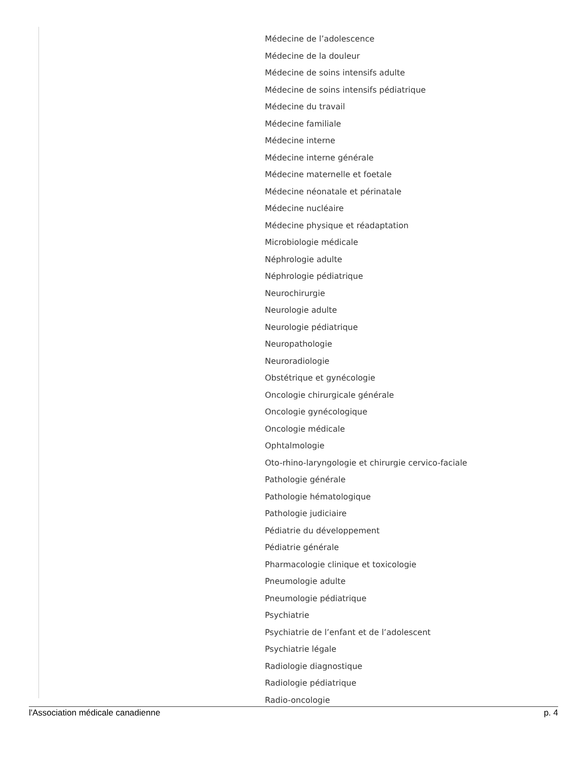Médecine de l’adolescence
Médecine de la douleur
Médecine de soins intensifs adulte
Médecine de soins intensifs pédiatrique
Médecine du travail
Médecine familiale
Médecine interne
Médecine interne générale
Médecine maternelle et foetale
Médecine néonatale et périnatale
Médecine nucléaire
Médecine physique et réadaptation
Microbiologie médicale
Néphrologie adulte
Néphrologie pédiatrique
Neurochirurgie
Neurologie adulte
Neurologie pédiatrique
Neuropathologie
Neuroradiologie
Obstétrique et gynécologie
Oncologie chirurgicale générale
Oncologie gynécologique
Oncologie médicale
Ophtalmologie
Oto-rhino-laryngologie et chirurgie cervico-faciale
Pathologie générale
Pathologie hématologique
Pathologie judiciaire
Pédiatrie du développement
Pédiatrie générale
Pharmacologie clinique et toxicologie
Pneumologie adulte
Pneumologie pédiatrique
Psychiatrie
Psychiatrie de l’enfant et de l’adolescent
Psychiatrie légale
Radiologie diagnostique
Radiologie pédiatrique
Radio-oncologie
l'Association médicale canadienne p. 4